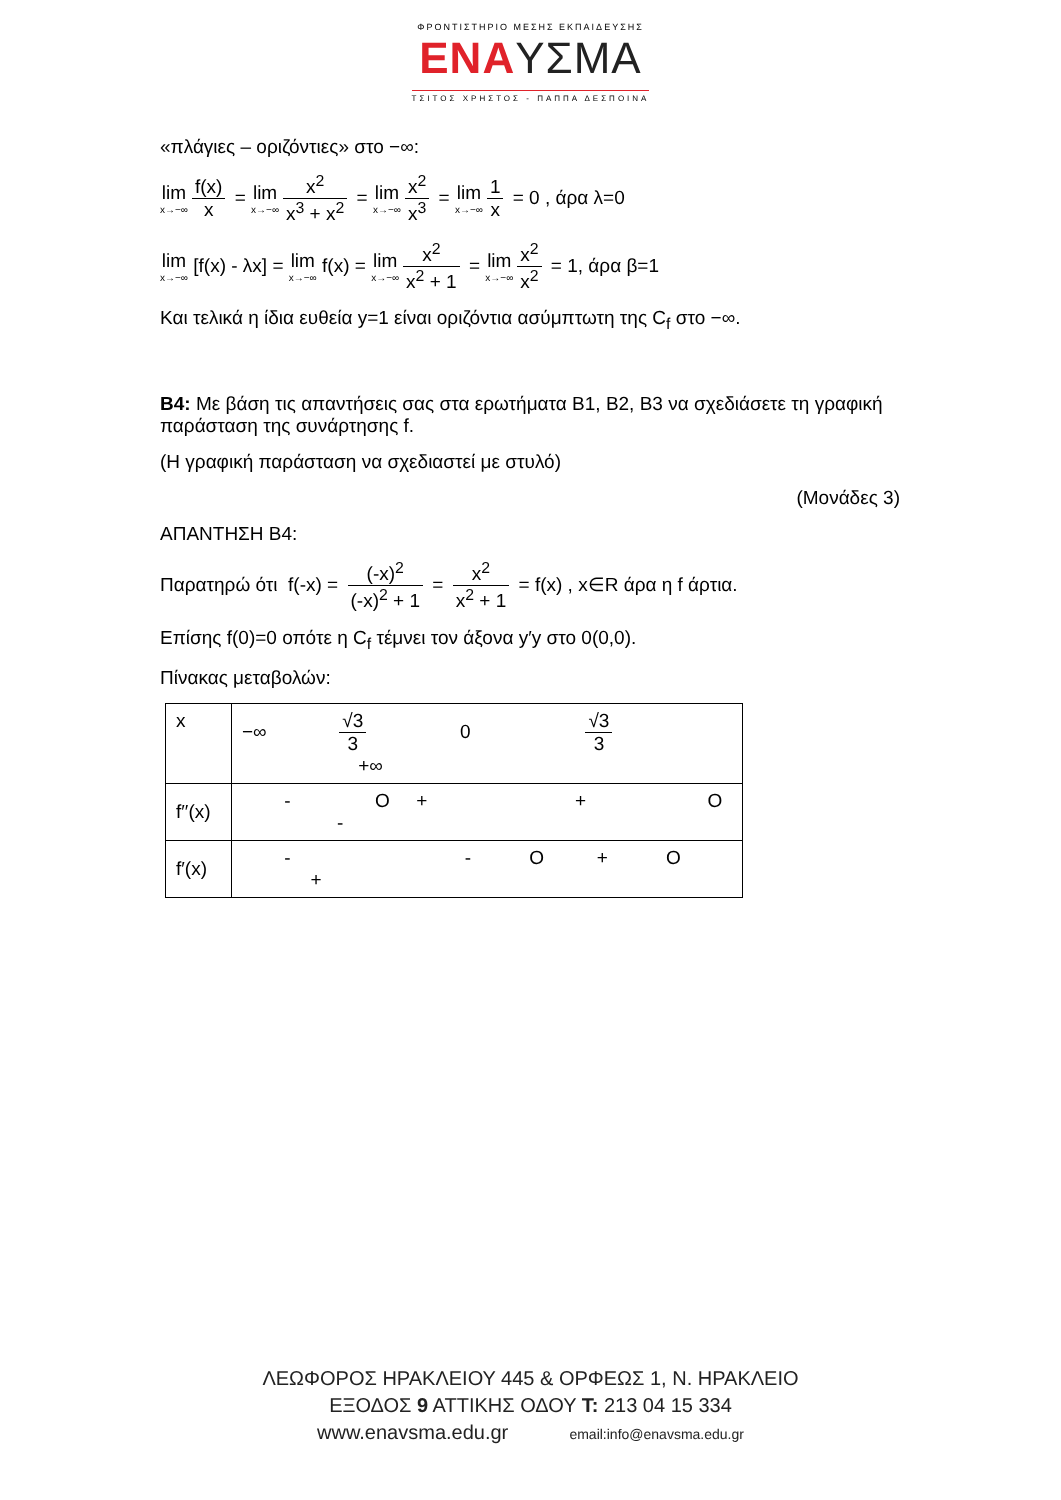ΦΡΟΝΤΙΣΤΗΡΙΟ ΜΕΣΗΣ ΕΚΠΑΙΔΕΥΣΗΣ
ΕΝΑΥΣΜΑ
ΤΣΙΤΟΣ ΧΡΗΣΤΟΣ - ΠΑΠΠΑ ΔΕΣΠΟΙΝΑ
«πλάγιες – οριζόντιες» στο −∞:
lim x→−∞ f(x) x = lim x→−∞ x<sup>2</sup> x<sup>3</sup> + x<sup>2</sup> = lim x→−∞ x<sup>2</sup> x<sup>3</sup> = lim x→−∞ 1 x = 0 , άρα λ=0
lim x→−∞ [f(x) - λx] = lim x→−∞ f(x) = lim x→−∞ x<sup>2</sup> x<sup>2</sup> + 1 = lim x→−∞ x<sup>2</sup> x<sup>2</sup> = 1, άρα β=1
Και τελικά η ίδια ευθεία y=1 είναι οριζόντια ασύμπτωτη της C<sub>f</sub> στο −∞.
Β4: Με βάση τις απαντήσεις σας στα ερωτήματα Β1, Β2, Β3 να σχεδιάσετε τη γραφική παράσταση της συνάρτησης f.
(Η γραφική παράσταση να σχεδιαστεί με στυλό)
(Μονάδες 3)
ΑΠΑΝΤΗΣΗ Β4:
Παρατηρώ ότι f(-x) = (-x)<sup>2</sup> (-x)<sup>2</sup> + 1 = x<sup>2</sup> x<sup>2</sup> + 1 = f(x) , x∈R άρα η f άρτια.
Επίσης f(0)=0 οπότε η C<sub>f</sub> τέμνει τον άξονα y′y στο 0(0,0).
Πίνακας μεταβολών:
| x | −∞ √3 3 0 √3 3 +∞ |
| f′′(x) | - O + + O - |
| f′(x) | - - O + O + |
ΛΕΩΦΟΡΟΣ ΗΡΑΚΛΕΙΟΥ 445 & ΟΡΦΕΩΣ 1, Ν. ΗΡΑΚΛΕΙΟ
ΕΞΟΔΟΣ 9 ΑΤΤΙΚΗΣ ΟΔΟΥ Τ: 213 04 15 334
www.enavsma.edu.gr email:info@enavsma.edu.gr